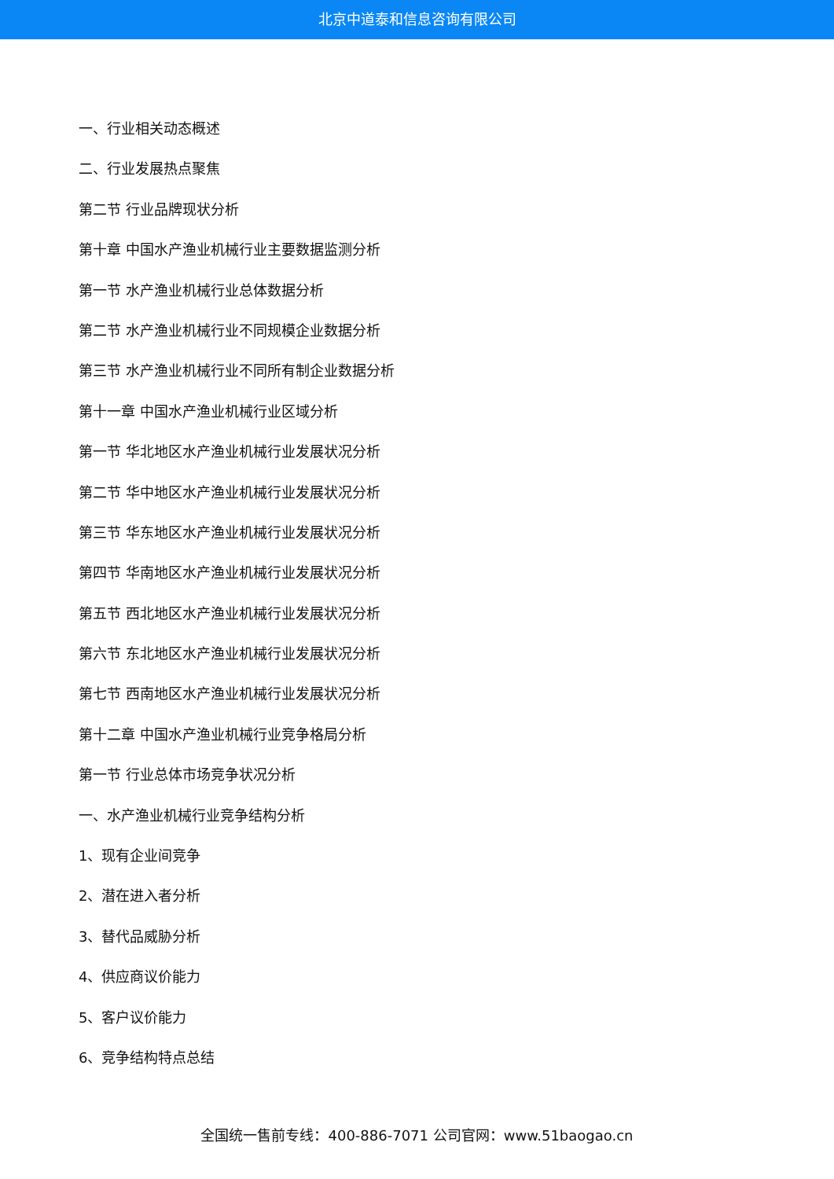北京中道泰和信息咨询有限公司
一、行业相关动态概述
二、行业发展热点聚焦
第二节 行业品牌现状分析
第十章 中国水产渔业机械行业主要数据监测分析
第一节 水产渔业机械行业总体数据分析
第二节 水产渔业机械行业不同规模企业数据分析
第三节 水产渔业机械行业不同所有制企业数据分析
第十一章 中国水产渔业机械行业区域分析
第一节 华北地区水产渔业机械行业发展状况分析
第二节 华中地区水产渔业机械行业发展状况分析
第三节 华东地区水产渔业机械行业发展状况分析
第四节 华南地区水产渔业机械行业发展状况分析
第五节 西北地区水产渔业机械行业发展状况分析
第六节 东北地区水产渔业机械行业发展状况分析
第七节 西南地区水产渔业机械行业发展状况分析
第十二章 中国水产渔业机械行业竞争格局分析
第一节 行业总体市场竞争状况分析
一、水产渔业机械行业竞争结构分析
1、现有企业间竞争
2、潜在进入者分析
3、替代品威胁分析
4、供应商议价能力
5、客户议价能力
6、竞争结构特点总结
全国统一售前专线：400-886-7071 公司官网：www.51baogao.cn